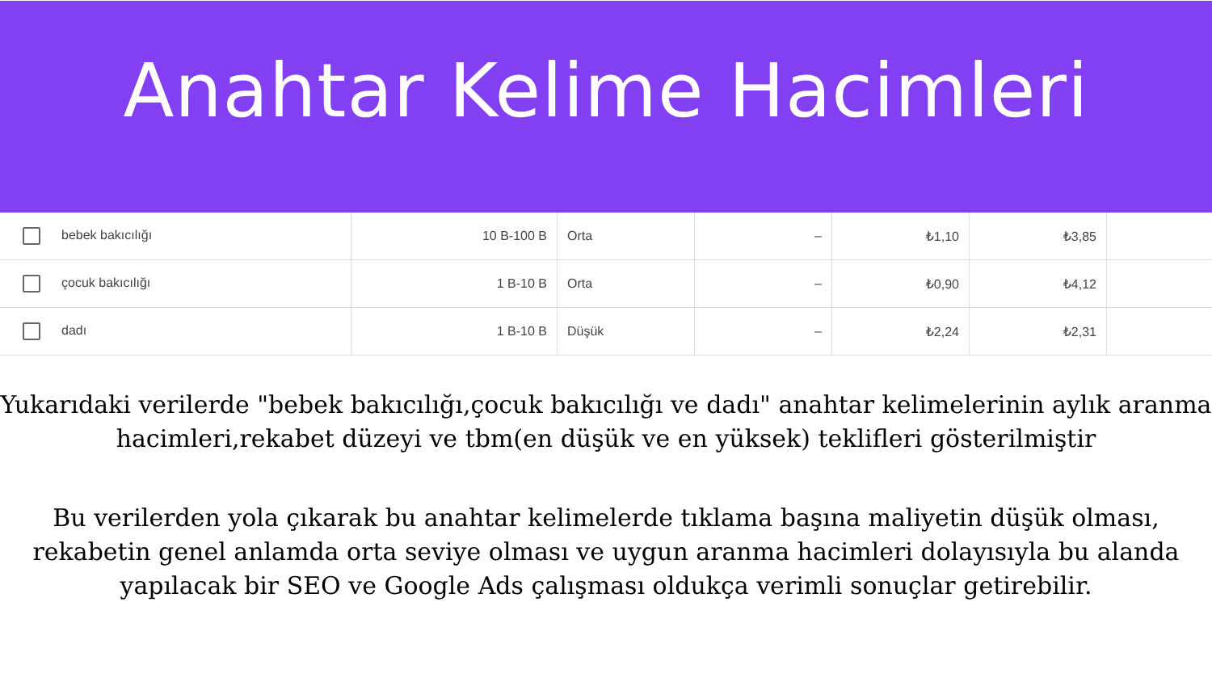Anahtar Kelime Hacimleri
| bebek bakıcılığı | 10 B-100 B | Orta | – | ₺1,10 | ₺3,85 | |
| çocuk bakıcılığı | 1 B-10 B | Orta | – | ₺0,90 | ₺4,12 | |
| dadı | 1 B-10 B | Düşük | – | ₺2,24 | ₺2,31 | |
Yukarıdaki verilerde "bebek bakıcılığı,çocuk bakıcılığı ve dadı" anahtar kelimelerinin aylık aranma hacimleri,rekabet düzeyi ve tbm(en düşük ve en yüksek) teklifleri gösterilmiştir
Bu verilerden yola çıkarak bu anahtar kelimelerde tıklama başına maliyetin düşük olması, rekabetin genel anlamda orta seviye olması ve uygun aranma hacimleri dolayısıyla bu alanda yapılacak bir SEO ve Google Ads çalışması oldukça verimli sonuçlar getirebilir.